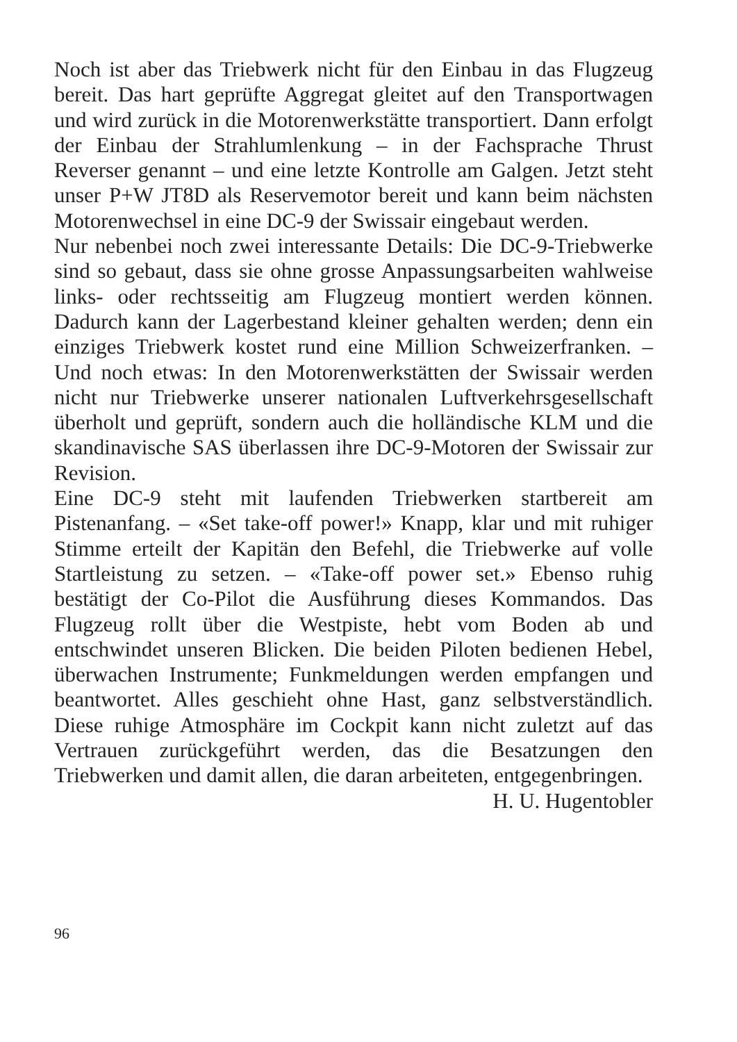Noch ist aber das Triebwerk nicht für den Einbau in das Flugzeug bereit. Das hart geprüfte Aggregat gleitet auf den Transportwagen und wird zurück in die Motorenwerkstätte transportiert. Dann erfolgt der Einbau der Strahlumlenkung – in der Fachsprache Thrust Reverser genannt – und eine letzte Kontrolle am Galgen. Jetzt steht unser P+W JT8D als Reservemotor bereit und kann beim nächsten Motorenwechsel in eine DC-9 der Swissair eingebaut werden.
Nur nebenbei noch zwei interessante Details: Die DC-9-Triebwerke sind so gebaut, dass sie ohne grosse Anpassungsarbeiten wahlweise links- oder rechtsseitig am Flugzeug montiert werden können. Dadurch kann der Lagerbestand kleiner gehalten werden; denn ein einziges Triebwerk kostet rund eine Million Schweizerfranken. – Und noch etwas: In den Motorenwerkstätten der Swissair werden nicht nur Triebwerke unserer nationalen Luftverkehrsgesellschaft überholt und geprüft, sondern auch die holländische KLM und die skandinavische SAS überlassen ihre DC-9-Motoren der Swissair zur Revision.
Eine DC-9 steht mit laufenden Triebwerken startbereit am Pistenanfang. – «Set take-off power!» Knapp, klar und mit ruhiger Stimme erteilt der Kapitän den Befehl, die Triebwerke auf volle Startleistung zu setzen. – «Take-off power set.» Ebenso ruhig bestätigt der Co-Pilot die Ausführung dieses Kommandos. Das Flugzeug rollt über die Westpiste, hebt vom Boden ab und entschwindet unseren Blicken. Die beiden Piloten bedienen Hebel, überwachen Instrumente; Funkmeldungen werden empfangen und beantwortet. Alles geschieht ohne Hast, ganz selbstverständlich. Diese ruhige Atmosphäre im Cockpit kann nicht zuletzt auf das Vertrauen zurückgeführt werden, das die Besatzungen den Triebwerken und damit allen, die daran arbeiteten, entgegenbringen.
H. U. Hugentobler
96